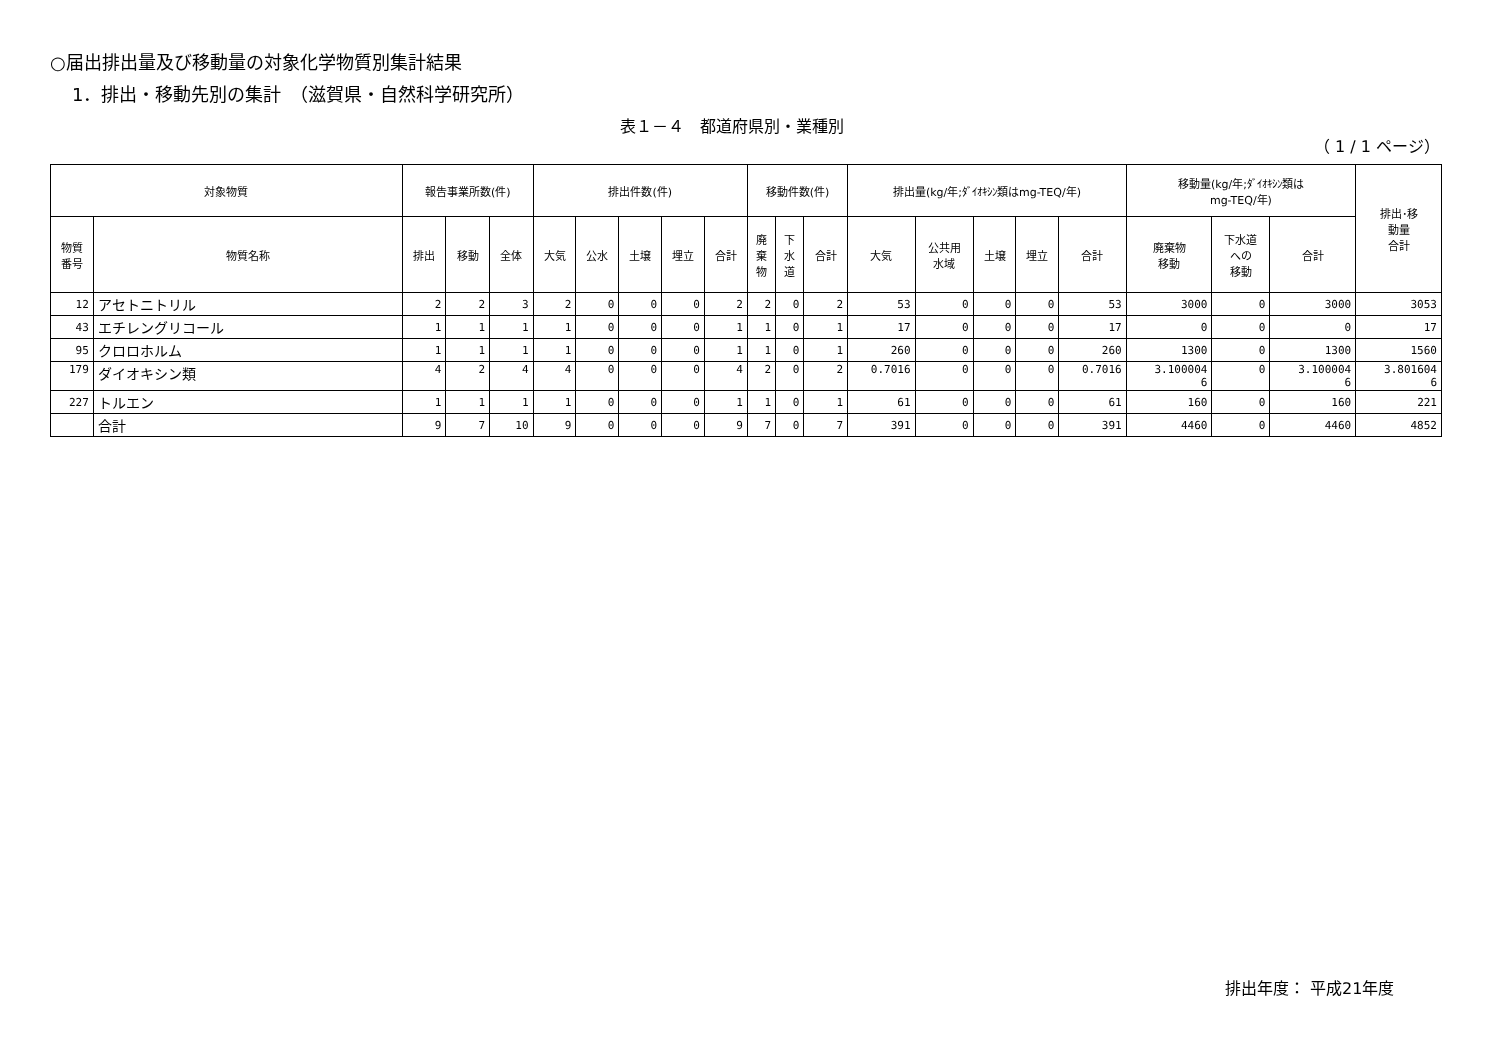○届出排出量及び移動量の対象化学物質別集計結果
1．排出・移動先別の集計　（滋賀県・自然科学研究所）
表１－４　都道府県別・業種別
（ 1 / 1 ページ）
| 対象物質 | | 報告事業所数(件) | | | 排出件数(件) | | | | | 移動件数(件) | | | 排出量(kg/年;ﾀﾞｲｵｷｼﾝ類はmg-TEQ/年) | | | | | 移動量(kg/年;ﾀﾞｲｵｷｼﾝ類は mg-TEQ/年) | | | 排出･移 動量 合計 |
| --- | --- | --- | --- | --- | --- | --- | --- | --- | --- | --- | --- | --- | --- | --- | --- | --- | --- | --- | --- | --- | --- |
| 物質 番号 | 物質名称 | 排出 | 移動 | 全体 | 大気 | 公水 | 土壌 | 埋立 | 合計 | 廃 棄 物 | 下 水 道 | 合計 | 大気 | 公共用 水域 | 土壌 | 埋立 | 合計 | 廃棄物 移動 | 下水道 への 移動 | 合計 | |
| 12 | アセトニトリル | 2 | 2 | 3 | 2 | 0 | 0 | 0 | 2 | 2 | 0 | 2 | 53 | 0 | 0 | 0 | 53 | 3000 | 0 | 3000 | 3053 |
| 43 | エチレングリコール | 1 | 1 | 1 | 1 | 0 | 0 | 0 | 1 | 1 | 0 | 1 | 17 | 0 | 0 | 0 | 17 | 0 | 0 | 0 | 17 |
| 95 | クロロホルム | 1 | 1 | 1 | 1 | 0 | 0 | 0 | 1 | 1 | 0 | 1 | 260 | 0 | 0 | 0 | 260 | 1300 | 0 | 1300 | 1560 |
| 179 | ダイオキシン類 | 4 | 2 | 4 | 4 | 0 | 0 | 0 | 4 | 2 | 0 | 2 | 0.7016 | 0 | 0 | 0 | 0.7016 | 3.100004 6 | 0 | 3.100004 6 | 3.801604 6 |
| 227 | トルエン | 1 | 1 | 1 | 1 | 0 | 0 | 0 | 1 | 1 | 0 | 1 | 61 | 0 | 0 | 0 | 61 | 160 | 0 | 160 | 221 |
| | 合計 | 9 | 7 | 10 | 9 | 0 | 0 | 0 | 9 | 7 | 0 | 7 | 391 | 0 | 0 | 0 | 391 | 4460 | 0 | 4460 | 4852 |
排出年度： 平成21年度